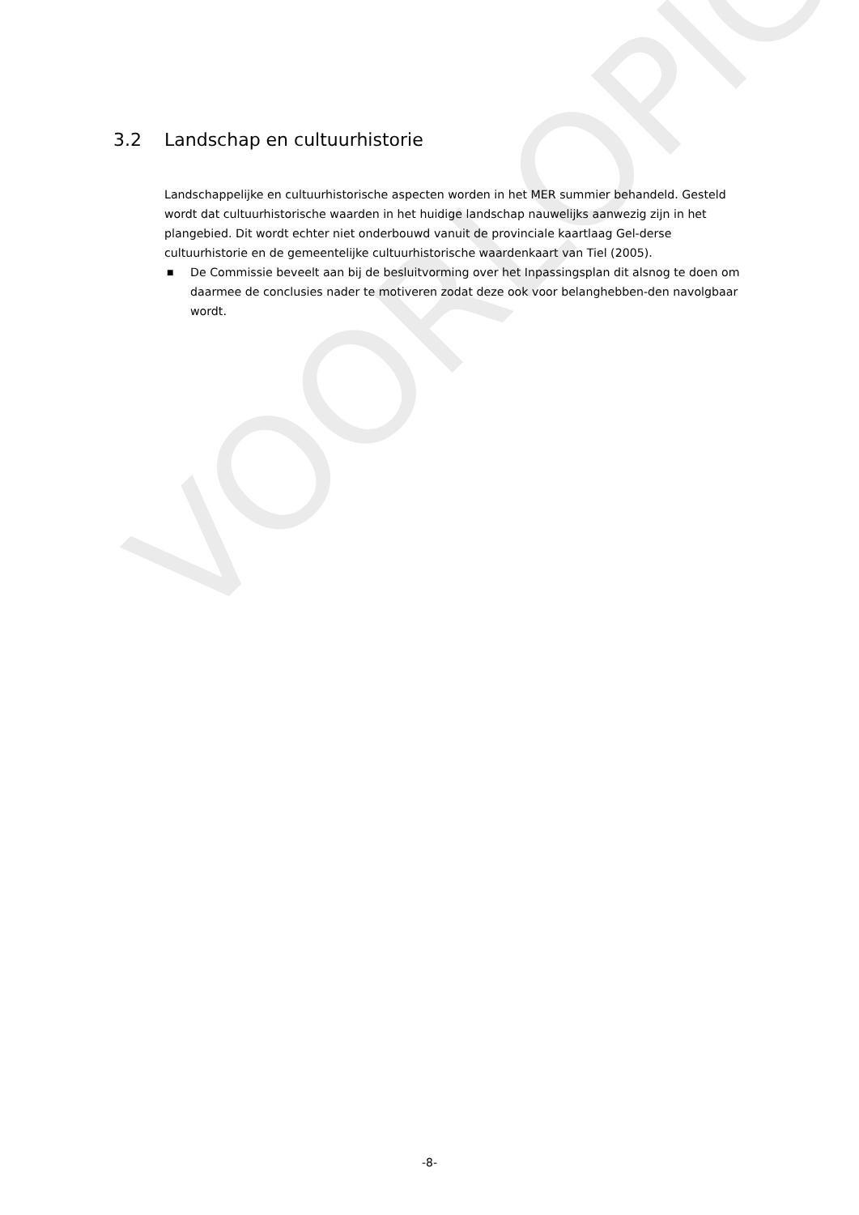VOORLOPIG
3.2 Landschap en cultuurhistorie
Landschappelijke en cultuurhistorische aspecten worden in het MER summier behandeld. Gesteld wordt dat cultuurhistorische waarden in het huidige landschap nauwelijks aanwezig zijn in het plangebied. Dit wordt echter niet onderbouwd vanuit de provinciale kaartlaag Gel-derse cultuurhistorie en de gemeentelijke cultuurhistorische waardenkaart van Tiel (2005).
■ De Commissie beveelt aan bij de besluitvorming over het Inpassingsplan dit alsnog te doen om daarmee de conclusies nader te motiveren zodat deze ook voor belanghebben-den navolgbaar wordt.
-8-